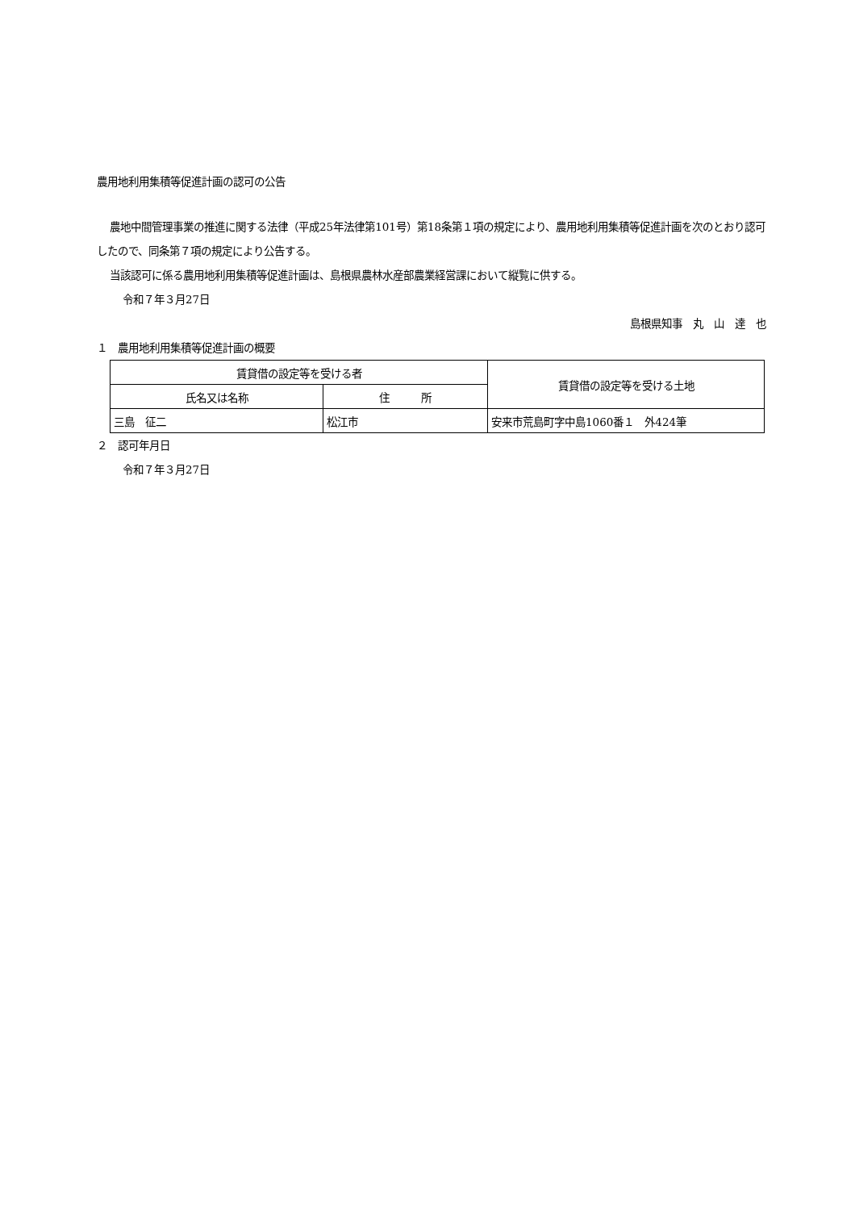農用地利用集積等促進計画の認可の公告
農地中間管理事業の推進に関する法律（平成25年法律第101号）第18条第１項の規定により、農用地利用集積等促進計画を次のとおり認可したので、同条第７項の規定により公告する。
当該認可に係る農用地利用集積等促進計画は、島根県農林水産部農業経営課において縦覧に供する。
令和７年３月27日
島根県知事　丸　山　達　也
１　農用地利用集積等促進計画の概要
| 賃貸借の設定等を受ける者 | | 賃貸借の設定等を受ける土地 |
| --- | --- | --- |
| 氏名又は名称 | 住 所 | |
| 三島 征二 | 松江市 | 安来市荒島町字中島1060番１ 外424筆 |
２　認可年月日
令和７年３月27日